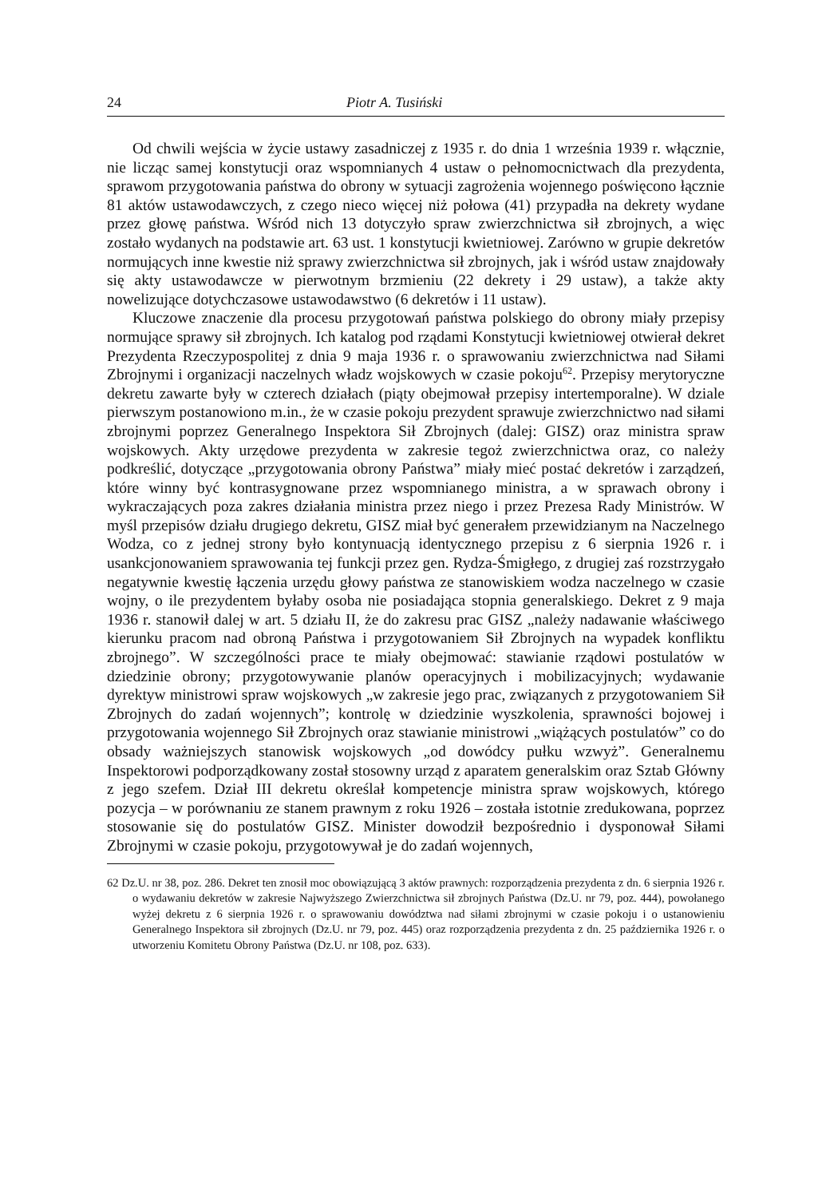24 Piotr A. Tusiński
Od chwili wejścia w życie ustawy zasadniczej z 1935 r. do dnia 1 września 1939 r. włącznie, nie licząc samej konstytucji oraz wspomnianych 4 ustaw o pełnomocnictwach dla prezydenta, sprawom przygotowania państwa do obrony w sytuacji zagrożenia wojennego poświęcono łącznie 81 aktów ustawodawczych, z czego nieco więcej niż połowa (41) przypadła na dekrety wydane przez głowę państwa. Wśród nich 13 dotyczyło spraw zwierzchnictwa sił zbrojnych, a więc zostało wydanych na podstawie art. 63 ust. 1 konstytucji kwietniowej. Zarówno w grupie dekretów normujących inne kwestie niż sprawy zwierzchnictwa sił zbrojnych, jak i wśród ustaw znajdowały się akty ustawodawcze w pierwotnym brzmieniu (22 dekrety i 29 ustaw), a także akty nowelizujące dotychczasowe ustawodawstwo (6 dekretów i 11 ustaw).
Kluczowe znaczenie dla procesu przygotowań państwa polskiego do obrony miały przepisy normujące sprawy sił zbrojnych. Ich katalog pod rządami Konstytucji kwietniowej otwierał dekret Prezydenta Rzeczypospolitej z dnia 9 maja 1936 r. o sprawowaniu zwierzchnictwa nad Siłami Zbrojnymi i organizacji naczelnych władz wojskowych w czasie pokoju<sup>62</sup>. Przepisy merytoryczne dekretu zawarte były w czterech działach (piąty obejmował przepisy intertemporalne). W dziale pierwszym postanowiono m.in., że w czasie pokoju prezydent sprawuje zwierzchnictwo nad siłami zbrojnymi poprzez Generalnego Inspektora Sił Zbrojnych (dalej: GISZ) oraz ministra spraw wojskowych. Akty urzędowe prezydenta w zakresie tegoż zwierzchnictwa oraz, co należy podkreślić, dotyczące „przygotowania obrony Państwa” miały mieć postać dekretów i zarządzeń, które winny być kontrasygnowane przez wspomnianego ministra, a w sprawach obrony i wykraczających poza zakres działania ministra przez niego i przez Prezesa Rady Ministrów. W myśl przepisów działu drugiego dekretu, GISZ miał być generałem przewidzianym na Naczelnego Wodza, co z jednej strony było kontynuacją identycznego przepisu z 6 sierpnia 1926 r. i usankcjonowaniem sprawowania tej funkcji przez gen. Rydza-Śmigłego, z drugiej zaś rozstrzygało negatywnie kwestię łączenia urzędu głowy państwa ze stanowiskiem wodza naczelnego w czasie wojny, o ile prezydentem byłaby osoba nie posiadająca stopnia generalskiego. Dekret z 9 maja 1936 r. stanowił dalej w art. 5 działu II, że do zakresu prac GISZ „należy nadawanie właściwego kierunku pracom nad obroną Państwa i przygotowaniem Sił Zbrojnych na wypadek konfliktu zbrojnego”. W szczególności prace te miały obejmować: stawianie rządowi postulatów w dziedzinie obrony; przygotowywanie planów operacyjnych i mobilizacyjnych; wydawanie dyrektyw ministrowi spraw wojskowych „w zakresie jego prac, związanych z przygotowaniem Sił Zbrojnych do zadań wojennych”; kontrolę w dziedzinie wyszkolenia, sprawności bojowej i przygotowania wojennego Sił Zbrojnych oraz stawianie ministrowi „wiążących postulatów” co do obsady ważniejszych stanowisk wojskowych „od dowódcy pułku wzwyż”. Generalnemu Inspektorowi podporządkowany został stosowny urząd z aparatem generalskim oraz Sztab Główny z jego szefem. Dział III dekretu określał kompetencje ministra spraw wojskowych, którego pozycja – w porównaniu ze stanem prawnym z roku 1926 – została istotnie zredukowana, poprzez stosowanie się do postulatów GISZ. Minister dowodził bezpośrednio i dysponował Siłami Zbrojnymi w czasie pokoju, przygotowywał je do zadań wojennych,
62 Dz.U. nr 38, poz. 286. Dekret ten znosił moc obowiązującą 3 aktów prawnych: rozporządzenia prezydenta z dn. 6 sierpnia 1926 r. o wydawaniu dekretów w zakresie Najwyższego Zwierzchnictwa sił zbrojnych Państwa (Dz.U. nr 79, poz. 444), powołanego wyżej dekretu z 6 sierpnia 1926 r. o sprawowaniu dowództwa nad siłami zbrojnymi w czasie pokoju i o ustanowieniu Generalnego Inspektora sił zbrojnych (Dz.U. nr 79, poz. 445) oraz rozporządzenia prezydenta z dn. 25 października 1926 r. o utworzeniu Komitetu Obrony Państwa (Dz.U. nr 108, poz. 633).